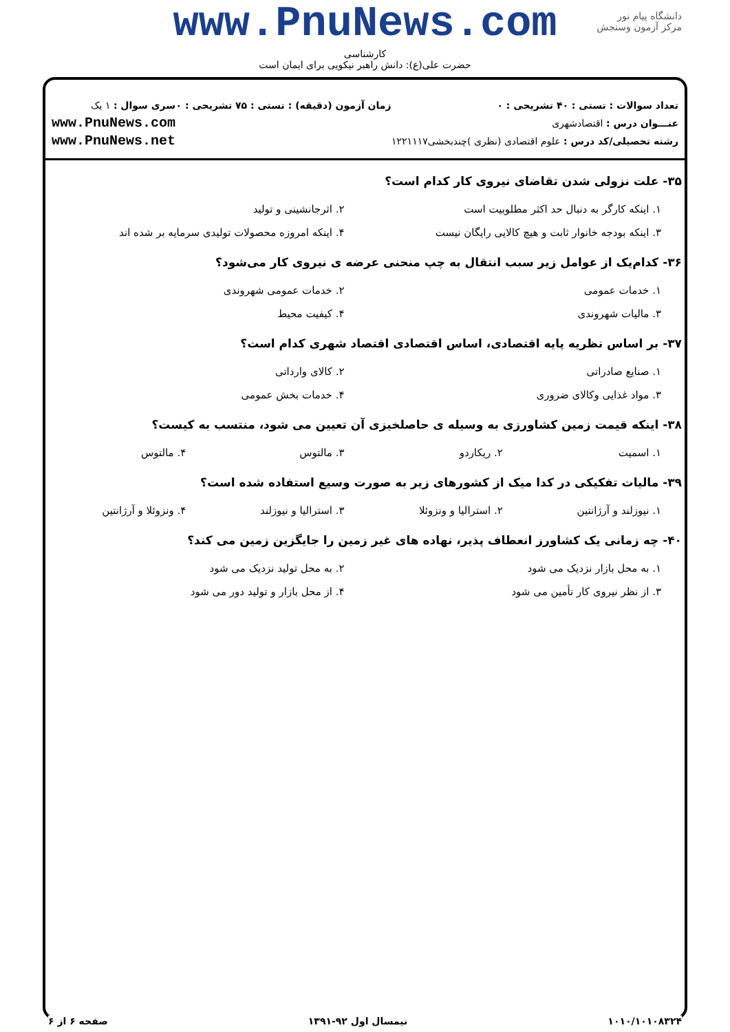www.PnuNews.com
کارشناسی
حضرت علی(ع): دانش راهبر نیکویی برای ایمان است
دانشگاه پیام نور
مرکز آزمون وسنجش
تعداد سوالات : تستی : ۴۰ تشریحی : ۰
عنـــوان درس : اقتصادشهری
رشته تحصیلی/کد درس : علوم اقتصادی (نظری )چندبخشی۱۲۲۱۱۱۷
زمان آزمون (دقیقه) : تستی : ۷۵ تشریحی : ۰
سری سوال : ۱ یک
www.PnuNews.com
www.PnuNews.net
۳۵- علت نزولی شدن تقاضای نیروی کار کدام است؟
| ۱. اینکه کارگر به دنبال حد اکثر مطلوبیت است | ۲. اثرجانشینی و تولید |
| ۳. اینکه بودجه خانوار ثابت و هیچ کالایی رایگان نیست | ۴. اینکه امروزه محصولات تولیدی سرمایه بر شده اند |
۳۶- کدام‌یک از عوامل زیر سبب انتقال به چپ منحنی عرضه ی نیروی کار می‌شود؟
| ۱. خدمات عمومی | ۲. خدمات عمومی شهروندی |
| ۳. مالیات شهروندی | ۴. کیفیت محیط |
۳۷- بر اساس نظریه پایه اقتصادی، اساس اقتصادی اقتصاد شهری کدام است؟
| ۱. صنایع صادراتی | ۲. کالای وارداتی |
| ۳. مواد غذایی وکالای ضروری | ۴. خدمات بخش عمومی |
۳۸- اینکه قیمت زمین کشاورزی به وسیله ی حاصلخیزی آن تعیین می شود، منتسب به کیست؟
| ۱. اسمیت | ۲. ریکاردو | ۳. مالتوس | ۴. مالتوس |
۳۹- مالیات تفکیکی در کدا میک از کشورهای زیر به صورت وسیع استفاده شده است؟
| ۱. نیوزلند و آرژانتین | ۲. استرالیا و ونزوئلا | ۳. استرالیا و نیوزلند | ۴. ونزوئلا و آرژانتین |
۴۰- چه زمانی یک کشاورز انعطاف پذیر، نهاده های غیر زمین را جایگزین زمین می کند؟
| ۱. به محل بازار نزدیک می شود | ۲. به محل تولید نزدیک می شود |
| ۳. از نظر نیروی کار تأمین می شود | ۴. از محل بازار و تولید دور می شود |
۱۰۱۰/۱۰۱۰۸۳۲۴ نیمسال اول ۹۲-۱۳۹۱ صفحه ۶ از ۶